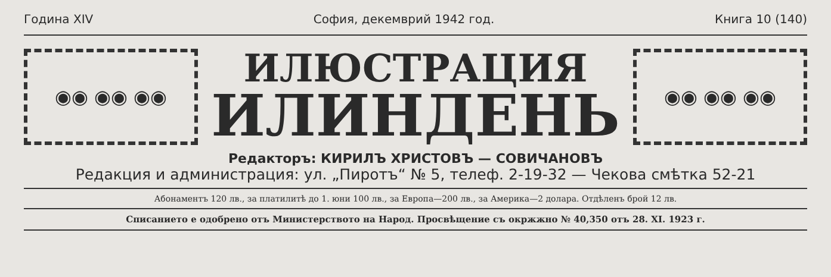Година XIV София, декемврий 1942 год. Книга 10 (140)
◉◉ ◉◉ ◉◉
ИЛЮСТРАЦИЯ
ИЛИНДЕНЬ
◉◉ ◉◉ ◉◉
Редакторъ: КИРИЛЪ ХРИСТОВЪ — СОВИЧАНОВЪ
Редакция и администрация: ул. „Пиротъ“ № 5, телеф. 2-19-32 — Чекова смѣтка 52-21
Абонаментъ 120 лв., за платилитѣ до 1. юни 100 лв., за Европа—200 лв., за Америка—2 долара. Отдѣленъ брой 12 лв.
Списанието е одобрено отъ Министерството на Народ. Просвѣщение съ окржжно № 40,350 отъ 28. XI. 1923 г.